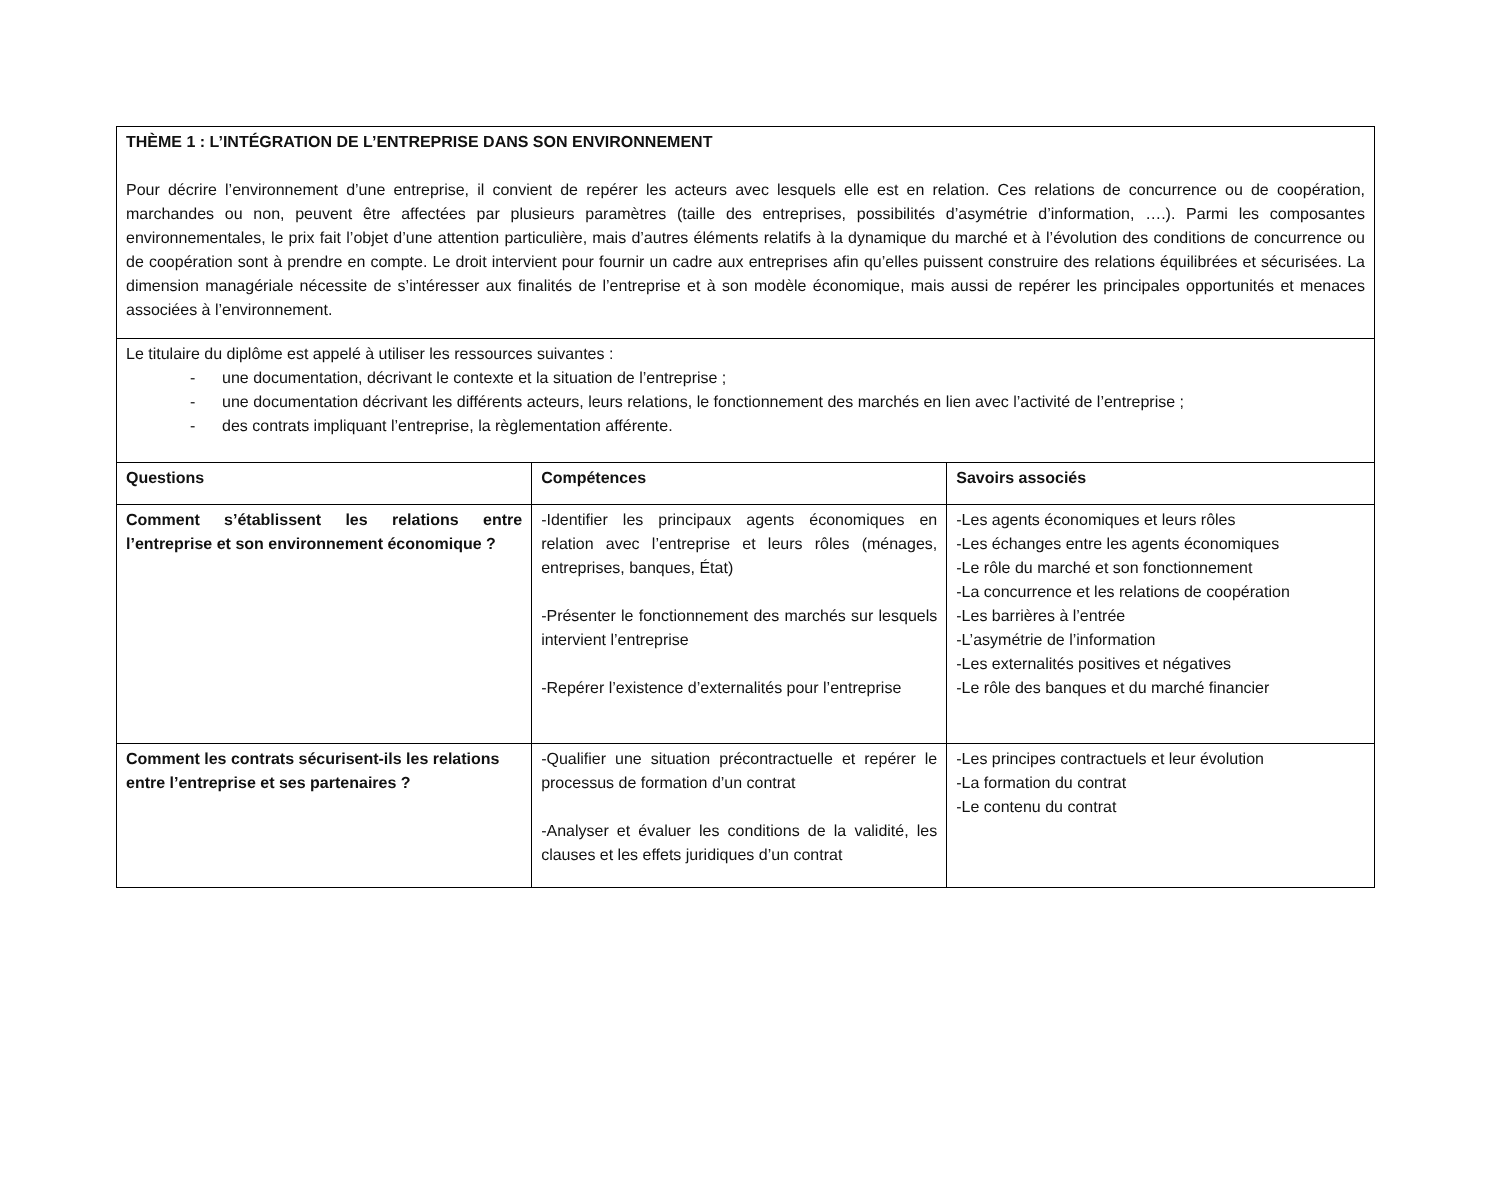| THÈME 1 : L’INTÉGRATION DE L’ENTREPRISE DANS SON ENVIRONNEMENT Pour décrire l’environnement d’une entreprise, il convient de repérer les acteurs avec lesquels elle est en relation. Ces relations de concurrence ou de coopération, marchandes ou non, peuvent être affectées par plusieurs paramètres (taille des entreprises, possibilités d’asymétrie d’information, ….). Parmi les composantes environnementales, le prix fait l’objet d’une attention particulière, mais d’autres éléments relatifs à la dynamique du marché et à l’évolution des conditions de concurrence ou de coopération sont à prendre en compte. Le droit intervient pour fournir un cadre aux entreprises afin qu’elles puissent construire des relations équilibrées et sécurisées. La dimension managériale nécessite de s’intéresser aux finalités de l’entreprise et à son modèle économique, mais aussi de repérer les principales opportunités et menaces associées à l’environnement. | | |
| Le titulaire du diplôme est appelé à utiliser les ressources suivantes : - une documentation, décrivant le contexte et la situation de l’entreprise ; - une documentation décrivant les différents acteurs, leurs relations, le fonctionnement des marchés en lien avec l’activité de l’entreprise ; - des contrats impliquant l’entreprise, la règlementation afférente. | | |
| Questions | Compétences | Savoirs associés |
| Comment s’établissent les relations entre l’entreprise et son environnement économique ? | -Identifier les principaux agents économiques en relation avec l’entreprise et leurs rôles (ménages, entreprises, banques, État) -Présenter le fonctionnement des marchés sur lesquels intervient l’entreprise -Repérer l’existence d’externalités pour l’entreprise | -Les agents économiques et leurs rôles -Les échanges entre les agents économiques -Le rôle du marché et son fonctionnement -La concurrence et les relations de coopération -Les barrières à l’entrée -L’asymétrie de l’information -Les externalités positives et négatives -Le rôle des banques et du marché financier |
| Comment les contrats sécurisent-ils les relations entre l’entreprise et ses partenaires ? | -Qualifier une situation précontractuelle et repérer le processus de formation d’un contrat -Analyser et évaluer les conditions de la validité, les clauses et les effets juridiques d’un contrat | -Les principes contractuels et leur évolution -La formation du contrat -Le contenu du contrat |